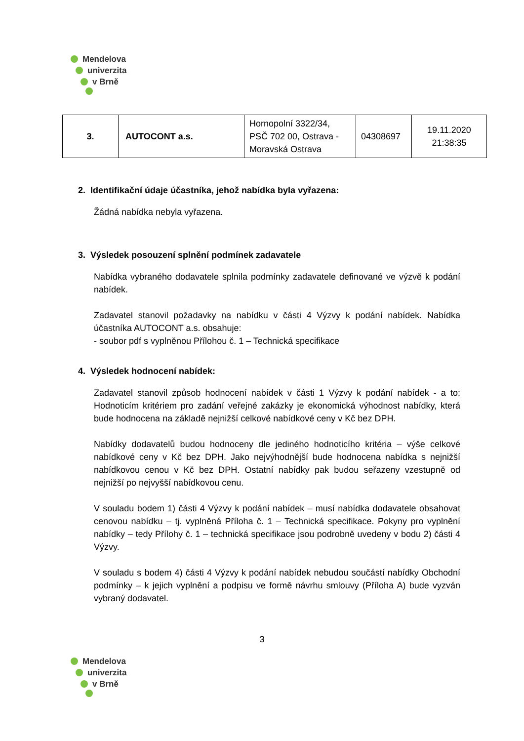Mendelova
univerzita
v Brně
| 3. | AUTOCONT a.s. | Hornopolní 3322/34, PSČ 702 00, Ostrava - Moravská Ostrava | 04308697 | 19.11.2020 21:38:35 |
2. Identifikační údaje účastníka, jehož nabídka byla vyřazena:
Žádná nabídka nebyla vyřazena.
3. Výsledek posouzení splnění podmínek zadavatele
Nabídka vybraného dodavatele splnila podmínky zadavatele definované ve výzvě k podání nabídek.
Zadavatel stanovil požadavky na nabídku v části 4 Výzvy k podání nabídek. Nabídka účastníka AUTOCONT a.s. obsahuje:
- soubor pdf s vyplněnou Přílohou č. 1 – Technická specifikace
4. Výsledek hodnocení nabídek:
Zadavatel stanovil způsob hodnocení nabídek v části 1 Výzvy k podání nabídek - a to: Hodnoticím kritériem pro zadání veřejné zakázky je ekonomická výhodnost nabídky, která bude hodnocena na základě nejnižší celkové nabídkové ceny v Kč bez DPH.
Nabídky dodavatelů budou hodnoceny dle jediného hodnoticího kritéria – výše celkové nabídkové ceny v Kč bez DPH. Jako nejvýhodnější bude hodnocena nabídka s nejnižší nabídkovou cenou v Kč bez DPH. Ostatní nabídky pak budou seřazeny vzestupně od nejnižší po nejvyšší nabídkovou cenu.
V souladu bodem 1) části 4 Výzvy k podání nabídek – musí nabídka dodavatele obsahovat cenovou nabídku – tj. vyplněná Příloha č. 1 – Technická specifikace. Pokyny pro vyplnění nabídky – tedy Přílohy č. 1 – technická specifikace jsou podrobně uvedeny v bodu 2) části 4 Výzvy.
V souladu s bodem 4) části 4 Výzvy k podání nabídek nebudou součástí nabídky Obchodní podmínky – k jejich vyplnění a podpisu ve formě návrhu smlouvy (Příloha A) bude vyzván vybraný dodavatel.
3
Mendelova
univerzita
v Brně